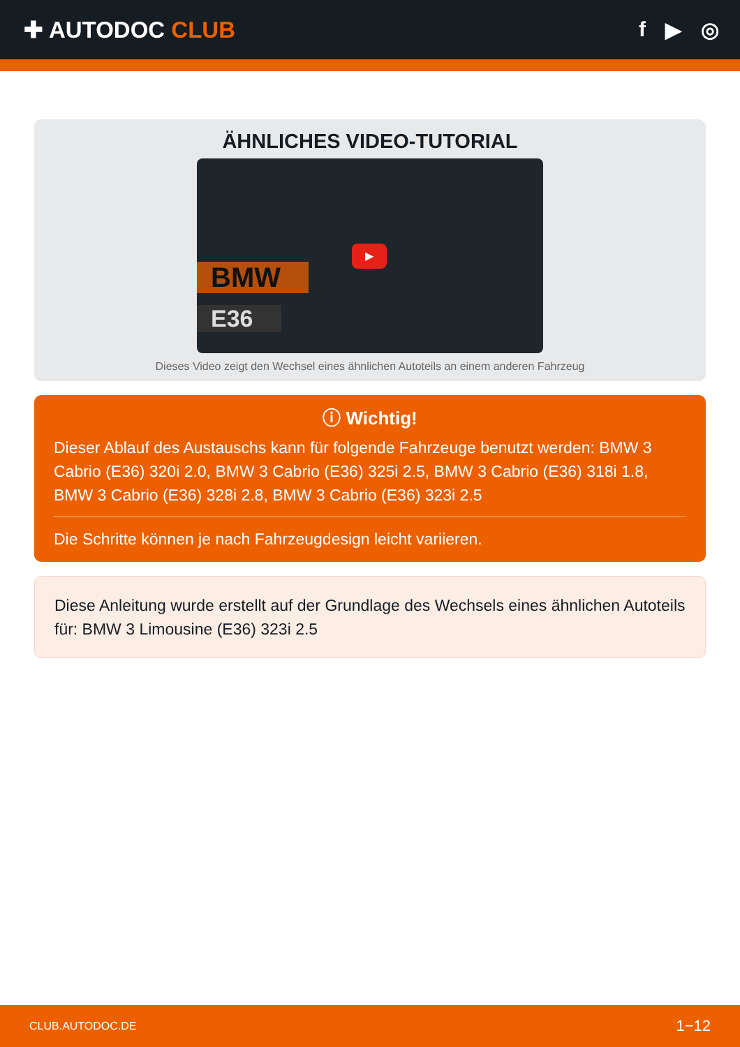✚ AUTODOC CLUB f ▶ ◎
ÄHNLICHES VIDEO-TUTORIAL
BMW
E36
▶
Dieses Video zeigt den Wechsel eines ähnlichen Autoteils an einem anderen Fahrzeug
ⓘ Wichtig!
Dieser Ablauf des Austauschs kann für folgende Fahrzeuge benutzt werden: BMW 3 Cabrio (E36) 320i 2.0, BMW 3 Cabrio (E36) 325i 2.5, BMW 3 Cabrio (E36) 318i 1.8, BMW 3 Cabrio (E36) 328i 2.8, BMW 3 Cabrio (E36) 323i 2.5
Die Schritte können je nach Fahrzeugdesign leicht variieren.
Diese Anleitung wurde erstellt auf der Grundlage des Wechsels eines ähnlichen Autoteils für: BMW 3 Limousine (E36) 323i 2.5
CLUB.AUTODOC.DE 1−12